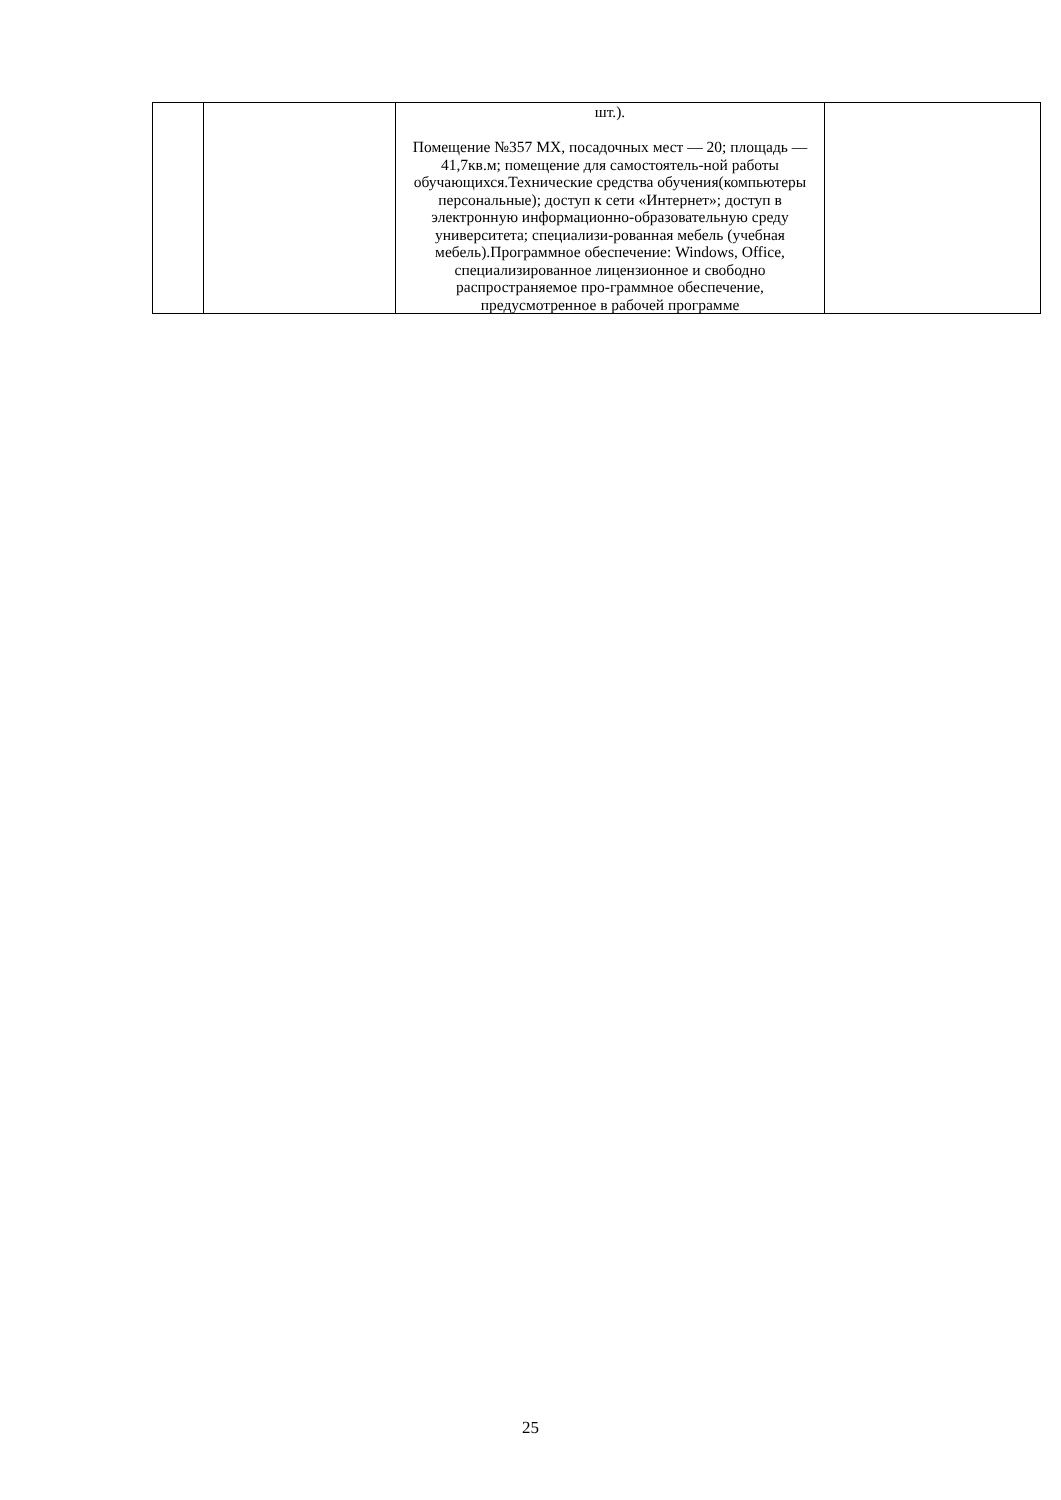| | | шт.). Помещение №357 МХ, посадочных мест — 20; площадь —41,7кв.м; помещение для самостоятель-ной работы обучающихся.Технические средства обучения(компьютеры персональные); доступ к сети «Интернет»; доступ в электронную информационно-образовательную среду университета; специализи-рованная мебель (учебная мебель).Программное обеспечение: Windows, Office, специализированное лицензионное и свободно распространяемое про-граммное обеспечение, предусмотренное в рабочей программе | |
25